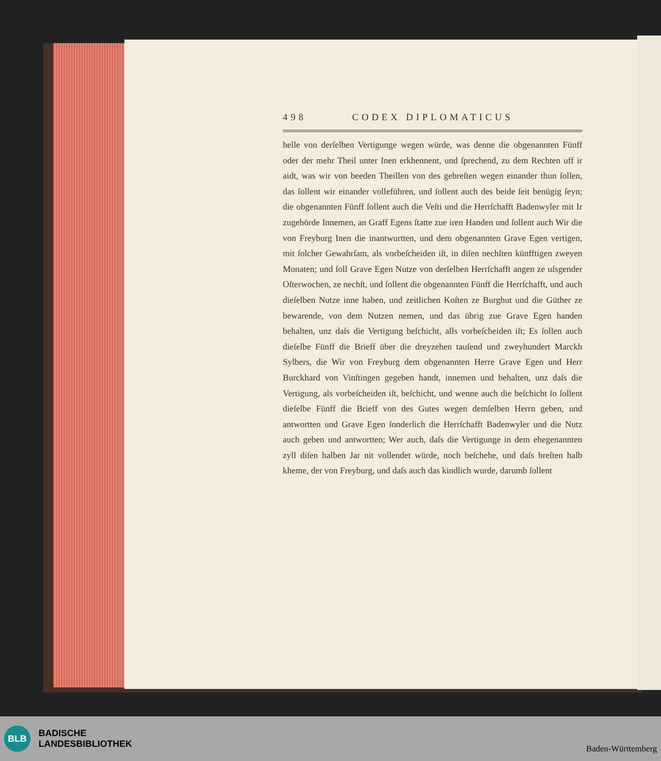498 CODEX DIPLOMATICUS
helle von derſelben Vertigunge wegen würde, was denne die obgenannten Fünff oder der mehr Theil unter Inen erkhennent, und ſprechend, zu dem Rechten uff ir aidt, was wir von beeden Theillen von des gebreſten wegen einander thun ſollen, das ſollent wir einander volleführen, und ſollent auch des beide ſeit benügig ſeyn; die obgenannten Fünff ſollent auch die Veſti und die Herrſchafft Badenwyler mit Ir zugehörde Innemen, an Graff Egens ſtatte zue iren Handen und ſollent auch Wir die von Freyburg Inen die inantwurtten, und dem obgenannten Grave Egen vertigen, mit ſolcher Gewahrſam, als vorbeſcheiden iſt, in diſen nechſten künfftigen zweyen Monaten; und ſoll Grave Egen Nutze von derſelben Herrſchafft angen ze uſsgender Oſterwochen, ze nechſt, und ſollent die obgenannten Fünff die Herrſchafft, und auch dieſelben Nutze inne haben, und zeitlichen Koſten ze Burghut und die Güther ze bewarende, von dem Nutzen nemen, und das übrig zue Grave Egen handen behalten, unz daſs die Vertigung beſchicht, alls vorbeſcheiden iſt; Es ſollen auch dieſelbe Fünff die Brieff über die dreyzehen tauſend und zweyhundert Marckh Sylbers, die Wir von Freyburg dem obgenannten Herre Grave Egen und Herr Burckhard von Vinſtingen gegeben handt, innemen und behalten, unz daſs die Vertigung, als vorbeſcheiden iſt, beſchicht, und wenne auch die beſchicht ſo ſollent dieſelbe Fünff die Brieff von des Gutes wegen demſelben Herrn geben, und antwortten und Grave Egen ſonderlich die Herrſchafft Badenwyler und die Nutz auch geben und antwortten; Wer auch, daſs die Vertigunge in dem ehegenannten zyll diſen halben Jar nit vollendet würde, noch beſchehe, und daſs breſten halb kheme, der von Freyburg, und daſs auch das kindlich wurde, darumb ſollent
BLB
BADISCHE
LANDESBIBLIOTHEK
Baden-Württemberg